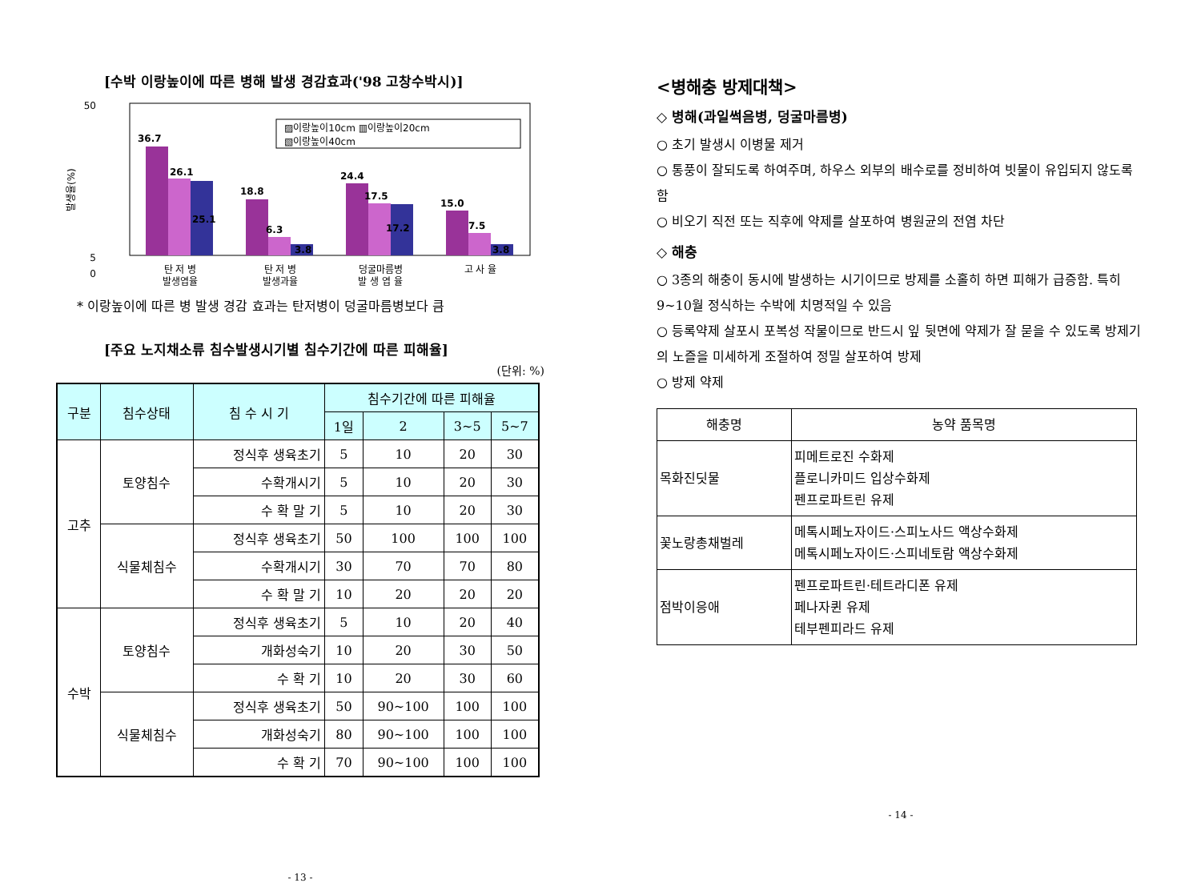[수박 이랑높이에 따른 병해 발생 경감효과('98 고창수박시)]
발생율(%)
50
5
0
▨이랑높이10cm ▥이랑높이20cm
▧이랑높이40cm
36.7
26.1
25.1
18.8
6.3
3.8
24.4
17.5
17.2
15.0
7.5
3.8
탄 저 병
발생엽율
탄 저 병
발생과율
덩굴마름병
발 생 엽 율
고 사 율
* 이랑높이에 따른 병 발생 경감 효과는 탄저병이 덩굴마름병보다 큼
[주요 노지채소류 침수발생시기별 침수기간에 따른 피해율]
(단위: %)
| 구분 | 침수상태 | 침 수 시 기 | 침수기간에 따른 피해율 | | | |
| --- | --- | --- | --- | --- | --- | --- |
| | | | 1일 | 2 | 3~5 | 5~7 |
| 고추 | 토양침수 | 정식후 생육초기 | 5 | 10 | 20 | 30 |
| | | 수확개시기 | 5 | 10 | 20 | 30 |
| | | 수 확 말 기 | 5 | 10 | 20 | 30 |
| | 식물체침수 | 정식후 생육초기 | 50 | 100 | 100 | 100 |
| | | 수확개시기 | 30 | 70 | 70 | 80 |
| | | 수 확 말 기 | 10 | 20 | 20 | 20 |
| 수박 | 토양침수 | 정식후 생육초기 | 5 | 10 | 20 | 40 |
| | | 개화성숙기 | 10 | 20 | 30 | 50 |
| | | 수 확 기 | 10 | 20 | 30 | 60 |
| | 식물체침수 | 정식후 생육초기 | 50 | 90~100 | 100 | 100 |
| | | 개화성숙기 | 80 | 90~100 | 100 | 100 |
| | | 수 확 기 | 70 | 90~100 | 100 | 100 |
- 13 -
<병해충 방제대책>
◇ 병해(과일썩음병, 덩굴마름병)
○ 초기 발생시 이병물 제거
○ 통풍이 잘되도록 하여주며, 하우스 외부의 배수로를 정비하여 빗물이 유입되지 않도록 함
○ 비오기 직전 또는 직후에 약제를 살포하여 병원균의 전염 차단
◇ 해충
○ 3종의 해충이 동시에 발생하는 시기이므로 방제를 소홀히 하면 피해가 급증함. 특히 9~10월 정식하는 수박에 치명적일 수 있음
○ 등록약제 살포시 포복성 작물이므로 반드시 잎 뒷면에 약제가 잘 묻을 수 있도록 방제기의 노즐을 미세하게 조절하여 정밀 살포하여 방제
○ 방제 약제
| 해충명 | 농약 품목명 |
| --- | --- |
| 목화진딧물 | 피메트로진 수화제 플로니카미드 입상수화제 펜프로파트린 유제 |
| 꽃노랑총채벌레 | 메톡시페노자이드·스피노사드 액상수화제 메톡시페노자이드·스피네토람 액상수화제 |
| 점박이응애 | 펜프로파트린·테트라디폰 유제 페나자퀸 유제 테부펜피라드 유제 |
- 14 -